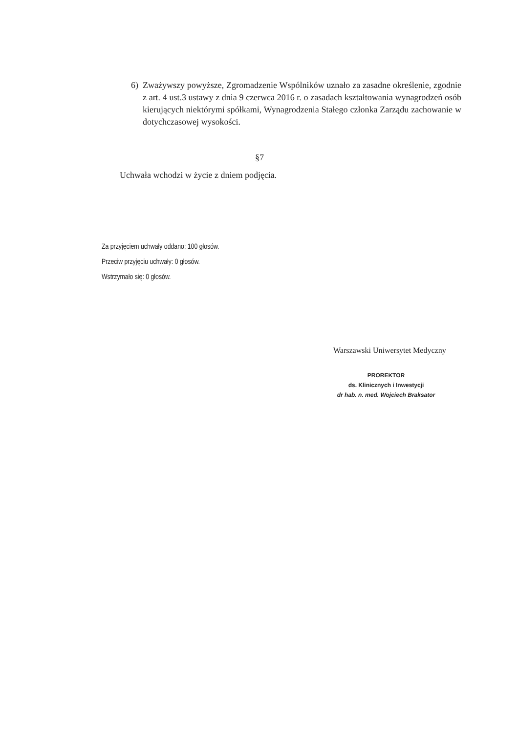6)
Zważywszy powyższe, Zgromadzenie Wspólników uznało za zasadne określenie, zgodnie z art. 4 ust.3 ustawy z dnia 9 czerwca 2016 r. o zasadach kształtowania wynagrodzeń osób kierujących niektórymi spółkami, Wynagrodzenia Stałego członka Zarządu zachowanie w dotychczasowej wysokości.
§7
Uchwała wchodzi w życie z dniem podjęcia.
Za przyjęciem uchwały oddano: 100 głosów.
Przeciw przyjęciu uchwały: 0 głosów.
Wstrzymało się: 0 głosów.
Warszawski Uniwersytet Medyczny
PROREKTOR
ds. Klinicznych i Inwestycji
dr hab. n. med. Wojciech Braksator